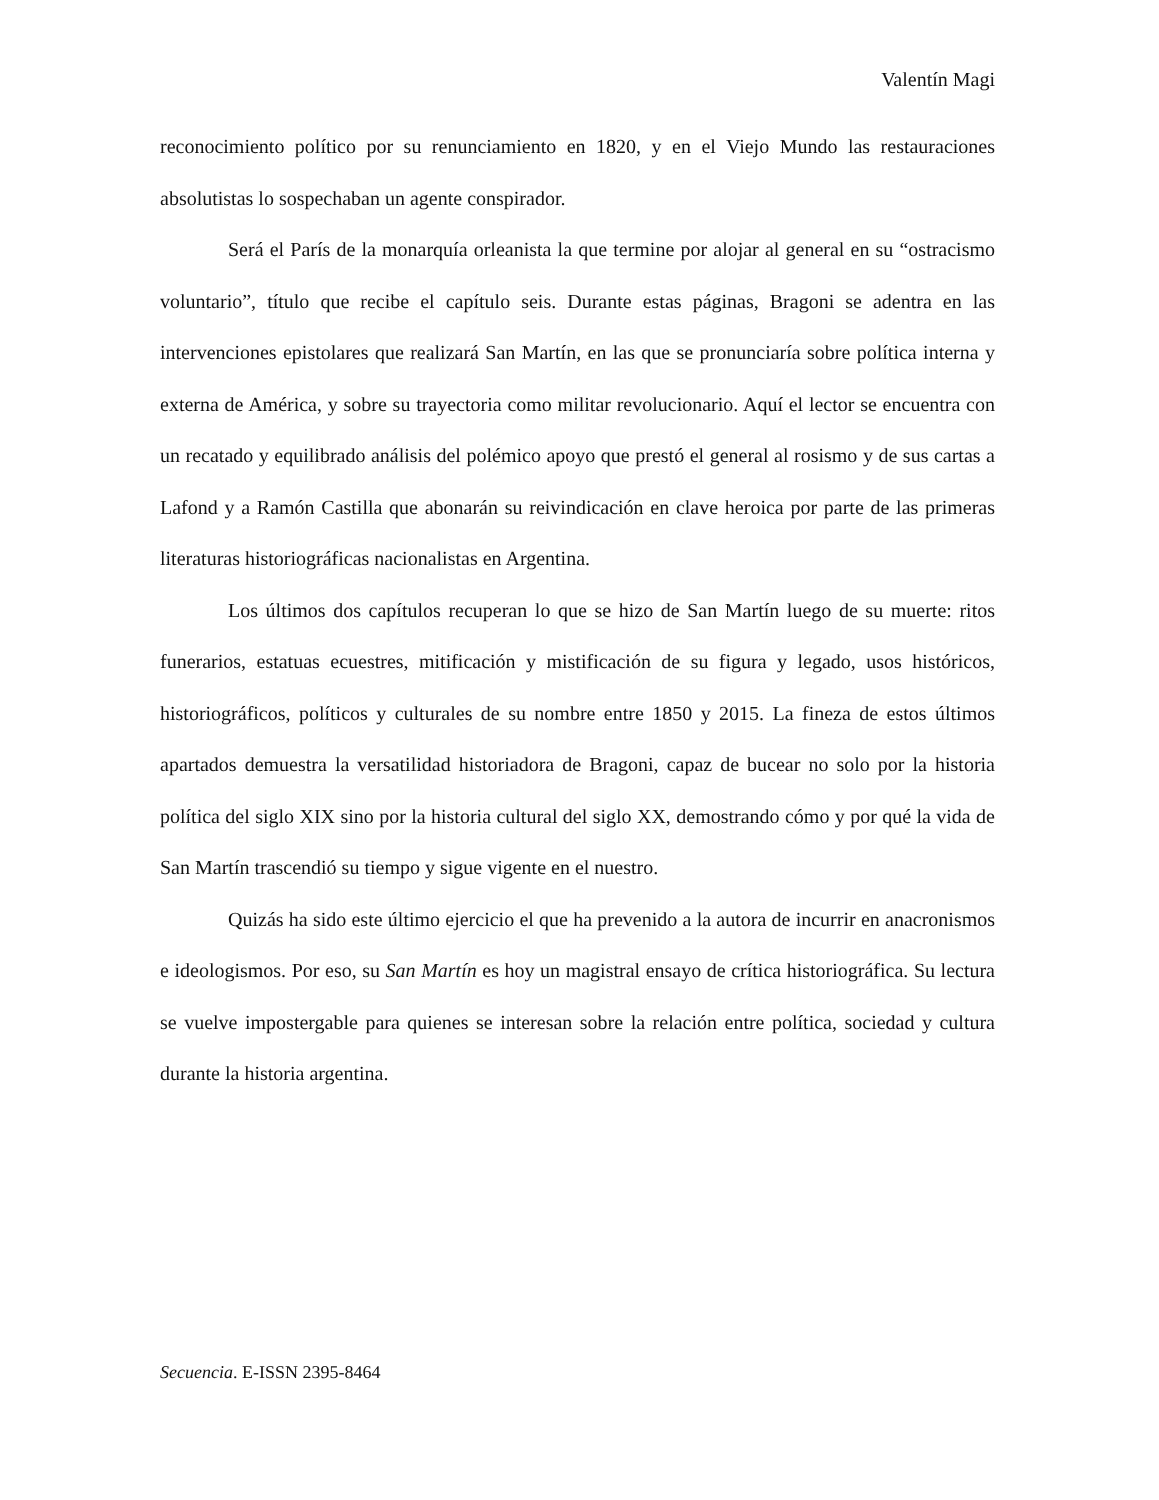Valentín Magi
reconocimiento político por su renunciamiento en 1820, y en el Viejo Mundo las restauraciones absolutistas lo sospechaban un agente conspirador.
Será el París de la monarquía orleanista la que termine por alojar al general en su “ostracismo voluntario”, título que recibe el capítulo seis. Durante estas páginas, Bragoni se adentra en las intervenciones epistolares que realizará San Martín, en las que se pronunciaría sobre política interna y externa de América, y sobre su trayectoria como militar revolucionario. Aquí el lector se encuentra con un recatado y equilibrado análisis del polémico apoyo que prestó el general al rosismo y de sus cartas a Lafond y a Ramón Castilla que abonarán su reivindicación en clave heroica por parte de las primeras literaturas historiográficas nacionalistas en Argentina.
Los últimos dos capítulos recuperan lo que se hizo de San Martín luego de su muerte: ritos funerarios, estatuas ecuestres, mitificación y mistificación de su figura y legado, usos históricos, historiográficos, políticos y culturales de su nombre entre 1850 y 2015. La fineza de estos últimos apartados demuestra la versatilidad historiadora de Bragoni, capaz de bucear no solo por la historia política del siglo XIX sino por la historia cultural del siglo XX, demostrando cómo y por qué la vida de San Martín trascendió su tiempo y sigue vigente en el nuestro.
Quizás ha sido este último ejercicio el que ha prevenido a la autora de incurrir en anacronismos e ideologismos. Por eso, su San Martín es hoy un magistral ensayo de crítica historiográfica. Su lectura se vuelve impostergable para quienes se interesan sobre la relación entre política, sociedad y cultura durante la historia argentina.
Secuencia. E-ISSN 2395-8464